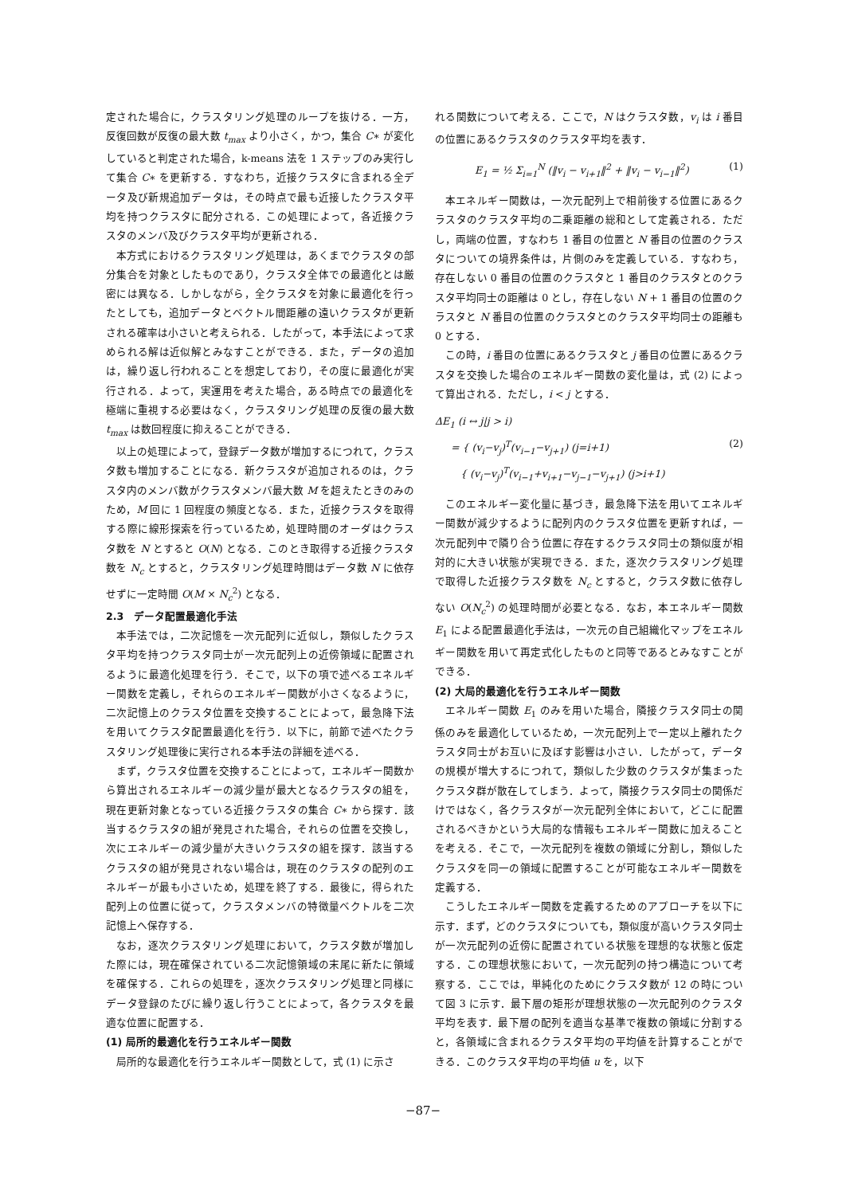定された場合に，クラスタリング処理のループを抜ける．一方，反復回数が反復の最大数 t<sub>max</sub> より小さく，かつ，集合 C∗ が変化していると判定された場合，k-means 法を 1 ステップのみ実行して集合 C∗ を更新する．すなわち，近接クラスタに含まれる全データ及び新規追加データは，その時点で最も近接したクラスタ平均を持つクラスタに配分される．この処理によって，各近接クラスタのメンバ及びクラスタ平均が更新される．
本方式におけるクラスタリング処理は，あくまでクラスタの部分集合を対象としたものであり，クラスタ全体での最適化とは厳密には異なる．しかしながら，全クラスタを対象に最適化を行ったとしても，追加データとベクトル間距離の遠いクラスタが更新される確率は小さいと考えられる．したがって，本手法によって求められる解は近似解とみなすことができる．また，データの追加は，繰り返し行われることを想定しており，その度に最適化が実行される．よって，実運用を考えた場合，ある時点での最適化を極端に重視する必要はなく，クラスタリング処理の反復の最大数 t<sub>max</sub> は数回程度に抑えることができる．
以上の処理によって，登録データ数が増加するにつれて，クラスタ数も増加することになる．新クラスタが追加されるのは，クラスタ内のメンバ数がクラスタメンバ最大数 M を超えたときのみのため，M 回に 1 回程度の頻度となる．また，近接クラスタを取得する際に線形探索を行っているため，処理時間のオーダはクラスタ数を N とすると O(N) となる．このとき取得する近接クラスタ数を N<sub>c</sub> とすると，クラスタリング処理時間はデータ数 N に依存せずに一定時間 O(M × N<sub>c</sub><sup>2</sup>) となる．
2.3　データ配置最適化手法
本手法では，二次記憶を一次元配列に近似し，類似したクラスタ平均を持つクラスタ同士が一次元配列上の近傍領域に配置されるように最適化処理を行う．そこで，以下の項で述べるエネルギー関数を定義し，それらのエネルギー関数が小さくなるように，二次記憶上のクラスタ位置を交換することによって，最急降下法を用いてクラスタ配置最適化を行う．以下に，前節で述べたクラスタリング処理後に実行される本手法の詳細を述べる．
まず，クラスタ位置を交換することによって，エネルギー関数から算出されるエネルギーの減少量が最大となるクラスタの組を，現在更新対象となっている近接クラスタの集合 C∗ から探す．該当するクラスタの組が発見された場合，それらの位置を交換し，次にエネルギーの減少量が大きいクラスタの組を探す．該当するクラスタの組が発見されない場合は，現在のクラスタの配列のエネルギーが最も小さいため，処理を終了する．最後に，得られた配列上の位置に従って，クラスタメンバの特徴量ベクトルを二次記憶上へ保存する．
なお，逐次クラスタリング処理において，クラスタ数が増加した際には，現在確保されている二次記憶領域の末尾に新たに領域を確保する．これらの処理を，逐次クラスタリング処理と同様にデータ登録のたびに繰り返し行うことによって，各クラスタを最適な位置に配置する．
(1) 局所的最適化を行うエネルギー関数
局所的な最適化を行うエネルギー関数として，式 (1) に示さ
れる関数について考える．ここで，N はクラスタ数，v<sub>i</sub> は i 番目の位置にあるクラスタのクラスタ平均を表す．
E<sub>1</sub> = ½ Σ<sub>i=1</sub><sup>N</sup> (‖v<sub>i</sub> − v<sub>i+1</sub>‖<sup>2</sup> + ‖v<sub>i</sub> − v<sub>i−1</sub>‖<sup>2</sup>) (1)
本エネルギー関数は，一次元配列上で相前後する位置にあるクラスタのクラスタ平均の二乗距離の総和として定義される．ただし，両端の位置，すなわち 1 番目の位置と N 番目の位置のクラスタについての境界条件は，片側のみを定義している．すなわち，存在しない 0 番目の位置のクラスタと 1 番目のクラスタとのクラスタ平均同士の距離は 0 とし，存在しない N + 1 番目の位置のクラスタと N 番目の位置のクラスタとのクラスタ平均同士の距離も 0 とする．
この時，i 番目の位置にあるクラスタと j 番目の位置にあるクラスタを交換した場合のエネルギー関数の変化量は，式 (2) によって算出される．ただし，i < j とする．
ΔE<sub>1</sub> (i ↔ j|j > i)
= { (v<sub>i</sub>−v<sub>j</sub>)<sup>T</sup>(v<sub>i−1</sub>−v<sub>j+1</sub>) (j=i+1)
{ (v<sub>i</sub>−v<sub>j</sub>)<sup>T</sup>(v<sub>i−1</sub>+v<sub>i+1</sub>−v<sub>j−1</sub>−v<sub>j+1</sub>) (j>i+1) (2)
このエネルギー変化量に基づき，最急降下法を用いてエネルギー関数が減少するように配列内のクラスタ位置を更新すれば，一次元配列中で隣り合う位置に存在するクラスタ同士の類似度が相対的に大きい状態が実現できる．また，逐次クラスタリング処理で取得した近接クラスタ数を N<sub>c</sub> とすると，クラスタ数に依存しない O(N<sub>c</sub><sup>2</sup>) の処理時間が必要となる．なお，本エネルギー関数 E<sub>1</sub> による配置最適化手法は，一次元の自己組織化マップをエネルギー関数を用いて再定式化したものと同等であるとみなすことができる．
(2) 大局的最適化を行うエネルギー関数
エネルギー関数 E<sub>1</sub> のみを用いた場合，隣接クラスタ同士の関係のみを最適化しているため，一次元配列上で一定以上離れたクラスタ同士がお互いに及ぼす影響は小さい．したがって，データの規模が増大するにつれて，類似した少数のクラスタが集まったクラスタ群が散在してしまう．よって，隣接クラスタ同士の関係だけではなく，各クラスタが一次元配列全体において，どこに配置されるべきかという大局的な情報もエネルギー関数に加えることを考える．そこで，一次元配列を複数の領域に分割し，類似したクラスタを同一の領域に配置することが可能なエネルギー関数を定義する．
こうしたエネルギー関数を定義するためのアプローチを以下に示す．まず，どのクラスタについても，類似度が高いクラスタ同士が一次元配列の近傍に配置されている状態を理想的な状態と仮定する．この理想状態において，一次元配列の持つ構造について考察する．ここでは，単純化のためにクラスタ数が 12 の時について図 3 に示す．最下層の矩形が理想状態の一次元配列のクラスタ平均を表す．最下層の配列を適当な基準で複数の領域に分割すると，各領域に含まれるクラスタ平均の平均値を計算することができる．このクラスタ平均の平均値 u を，以下
−87−